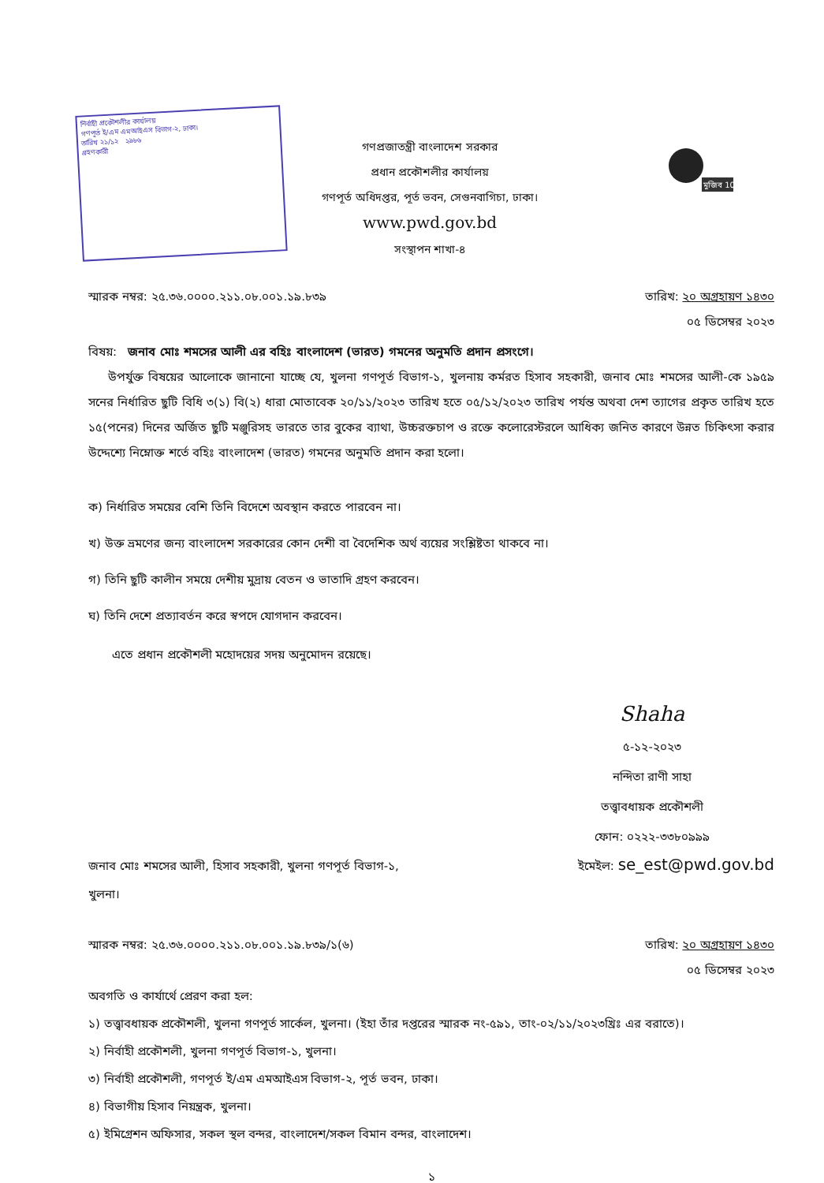নির্বাহী প্রকৌশলীর কার্যালয়
গণপূর্ত ই/এম এমআইএস বিভাগ-২, ঢাকা।
তারিখ ২১/১২ ২৯৮৬
গ্রহণকারী
গণপ্রজাতন্ত্রী বাংলাদেশ সরকার
প্রধান প্রকৌশলীর কার্যালয়
গণপূর্ত অধিদপ্তর, পূর্ত ভবন, সেগুনবাগিচা, ঢাকা।
www.pwd.gov.bd
সংস্থাপন শাখা-৪
মুজিব 100
স্মারক নম্বর: ২৫.৩৬.০০০০.২১১.০৮.০০১.১৯.৮৩৯
তারিখ: ২০ অগ্রহায়ণ ১৪৩০
০৫ ডিসেম্বর ২০২৩
বিষয়: জনাব মোঃ শমসের আলী এর বহিঃ বাংলাদেশ (ভারত) গমনের অনুমতি প্রদান প্রসংগে।
উপর্যুক্ত বিষয়ের আলোকে জানানো যাচ্ছে যে, খুলনা গণপূর্ত বিভাগ-১, খুলনায় কর্মরত হিসাব সহকারী, জনাব মোঃ শমসের আলী-কে ১৯৫৯ সনের নির্ধারিত ছুটি বিধি ৩(১) বি(২) ধারা মোতাবেক ২০/১১/২০২৩ তারিখ হতে ০৫/১২/২০২৩ তারিখ পর্যন্ত অথবা দেশ ত্যাগের প্রকৃত তারিখ হতে ১৫(পনের) দিনের অর্জিত ছুটি মঞ্জুরিসহ ভারতে তার বুকের ব্যাথা, উচ্চরক্তচাপ ও রক্তে কলোরেস্টরলে আধিক্য জনিত কারণে উন্নত চিকিৎসা করার উদ্দেশ্যে নিম্নোক্ত শর্তে বহিঃ বাংলাদেশ (ভারত) গমনের অনুমতি প্রদান করা হলো।
ক) নির্ধারিত সময়ের বেশি তিনি বিদেশে অবস্থান করতে পারবেন না।
খ) উক্ত ভ্রমণের জন্য বাংলাদেশ সরকারের কোন দেশী বা বৈদেশিক অর্থ ব্যয়ের সংশ্লিষ্টতা থাকবে না।
গ) তিনি ছুটি কালীন সময়ে দেশীয় মুদ্রায় বেতন ও ভাতাদি গ্রহণ করবেন।
ঘ) তিনি দেশে প্রত্যাবর্তন করে স্বপদে যোগদান করবেন।
এতে প্রধান প্রকৌশলী মহোদয়ের সদয় অনুমোদন রয়েছে।
Shaha
৫-১২-২০২৩
নন্দিতা রাণী সাহা
তত্ত্বাবধায়ক প্রকৌশলী
ফোন: ০২২২-৩৩৮০৯৯৯
জনাব মোঃ শমসের আলী, হিসাব সহকারী, খুলনা গণপূর্ত বিভাগ-১, খুলনা।
ইমেইল: se_est@pwd.gov.bd
স্মারক নম্বর: ২৫.৩৬.০০০০.২১১.০৮.০০১.১৯.৮৩৯/১(৬)
তারিখ: ২০ অগ্রহায়ণ ১৪৩০
০৫ ডিসেম্বর ২০২৩
অবগতি ও কার্যার্থে প্রেরণ করা হল:
১) তত্ত্বাবধায়ক প্রকৌশলী, খুলনা গণপূর্ত সার্কেল, খুলনা। (ইহা তাঁর দপ্তরের স্মারক নং-৫৯১, তাং-০২/১১/২০২৩খ্রিঃ এর বরাতে)।
২) নির্বাহী প্রকৌশলী, খুলনা গণপূর্ত বিভাগ-১, খুলনা।
৩) নির্বাহী প্রকৌশলী, গণপূর্ত ই/এম এমআইএস বিভাগ-২, পূর্ত ভবন, ঢাকা।
৪) বিভাগীয় হিসাব নিয়ন্ত্রক, খুলনা।
৫) ইমিগ্রেশন অফিসার, সকল স্থল বন্দর, বাংলাদেশ/সকল বিমান বন্দর, বাংলাদেশ।
১